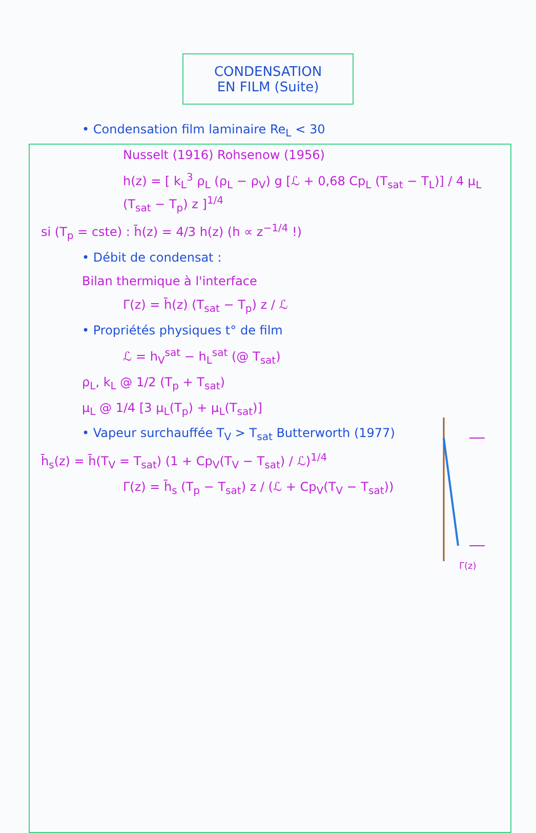CONDENSATION
EN FILM (Suite)
• Condensation film laminaire Re<sub>L</sub> < 30
Nusselt (1916) Rohsenow (1956)
h(z) = [ k<sub>L</sub><sup>3</sup> ρ<sub>L</sub> (ρ<sub>L</sub> − ρ<sub>V</sub>) g [ℒ + 0,68 Cp<sub>L</sub> (T<sub>sat</sub> − T<sub>L</sub>)] / 4 μ<sub>L</sub> (T<sub>sat</sub> − T<sub>p</sub>) z ]<sup>1/4</sup>
si (T<sub>p</sub> = cste) : h̄(z) = 4/3 h(z) (h ∝ z<sup>−1/4</sup> !)
• Débit de condensat :
Bilan thermique à l'interface
Γ(z) = h̄(z) (T<sub>sat</sub> − T<sub>p</sub>) z / ℒ
• Propriétés physiques t° de film
ℒ = h<sub>V</sub><sup>sat</sup> − h<sub>L</sub><sup>sat</sup> (@ T<sub>sat</sub>)
ρ<sub>L</sub>, k<sub>L</sub> @ 1/2 (T<sub>p</sub> + T<sub>sat</sub>)
μ<sub>L</sub> @ 1/4 [3 μ<sub>L</sub>(T<sub>p</sub>) + μ<sub>L</sub>(T<sub>sat</sub>)]
• Vapeur surchauffée T<sub>V</sub> > T<sub>sat</sub> Butterworth (1977)
h̄<sub>s</sub>(z) = h̄(T<sub>V</sub> = T<sub>sat</sub>) (1 + Cp<sub>V</sub>(T<sub>V</sub> − T<sub>sat</sub>) / ℒ)<sup>1/4</sup>
Γ(z) = h̄<sub>s</sub> (T<sub>p</sub> − T<sub>sat</sub>) z / (ℒ + Cp<sub>V</sub>(T<sub>V</sub> − T<sub>sat</sub>))
Γ(z)